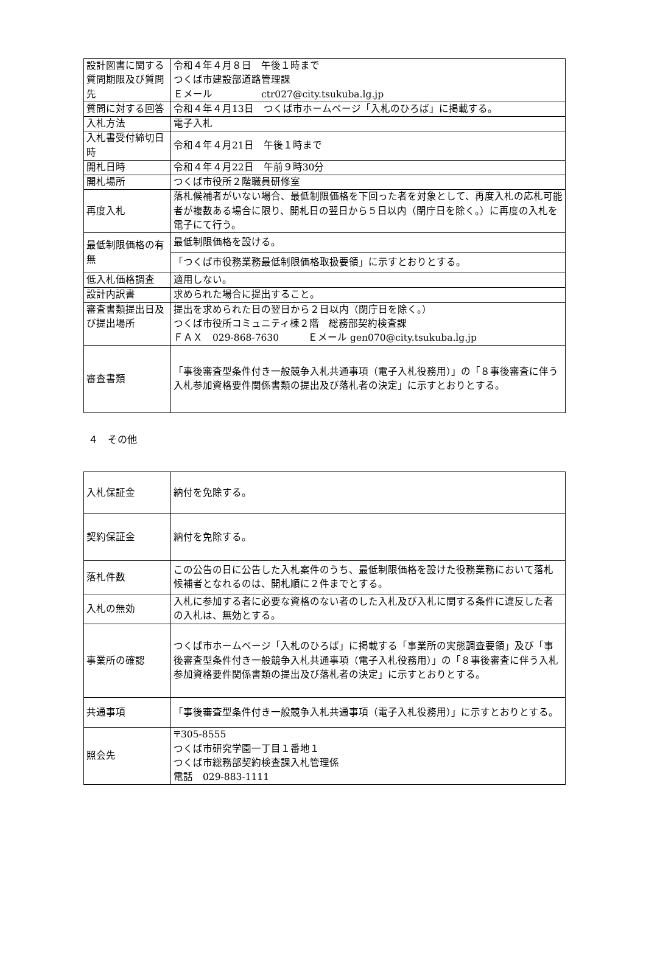| 設計図書に関する質問期限及び質問先 | 令和４年４月８日 午後１時まで つくば市建設部道路管理課 Ｅメール ctr027@city.tsukuba.lg.jp |
| 質問に対する回答 | 令和４年４月13日 つくば市ホームページ「入札のひろば」に掲載する。 |
| 入札方法 | 電子入札 |
| 入札書受付締切日時 | 令和４年４月21日 午後１時まで |
| 開札日時 | 令和４年４月22日 午前９時30分 |
| 開札場所 | つくば市役所２階職員研修室 |
| 再度入札 | 落札候補者がいない場合、最低制限価格を下回った者を対象として、再度入札の応札可能者が複数ある場合に限り、開札日の翌日から５日以内（閉庁日を除く。）に再度の入札を電子にて行う。 |
| 最低制限価格の有無 | 最低制限価格を設ける。 |
| | 「つくば市役務業務最低制限価格取扱要領」に示すとおりとする。 |
| 低入札価格調査 | 適用しない。 |
| 設計内訳書 | 求められた場合に提出すること。 |
| 審査書類提出日及び提出場所 | 提出を求められた日の翌日から２日以内（閉庁日を除く。） つくば市役所コミュニティ棟２階 総務部契約検査課 ＦＡＸ 029-868-7630 Ｅメール gen070@city.tsukuba.lg.jp |
| 審査書類 | 「事後審査型条件付き一般競争入札共通事項（電子入札役務用）」の「８事後審査に伴う入札参加資格要件関係書類の提出及び落札者の決定」に示すとおりとする。 |
４　その他
| 入札保証金 | 納付を免除する。 |
| 契約保証金 | 納付を免除する。 |
| 落札件数 | この公告の日に公告した入札案件のうち、最低制限価格を設けた役務業務において落札候補者となれるのは、開札順に２件までとする。 |
| 入札の無効 | 入札に参加する者に必要な資格のない者のした入札及び入札に関する条件に違反した者の入札は、無効とする。 |
| 事業所の確認 | つくば市ホームページ「入札のひろば」に掲載する「事業所の実態調査要領」及び「事後審査型条件付き一般競争入札共通事項（電子入札役務用）」の「８事後審査に伴う入札参加資格要件関係書類の提出及び落札者の決定」に示すとおりとする。 |
| 共通事項 | 「事後審査型条件付き一般競争入札共通事項（電子入札役務用）」に示すとおりとする。 |
| 照会先 | 〒305-8555 つくば市研究学園一丁目１番地１ つくば市総務部契約検査課入札管理係 電話 029-883-1111 |